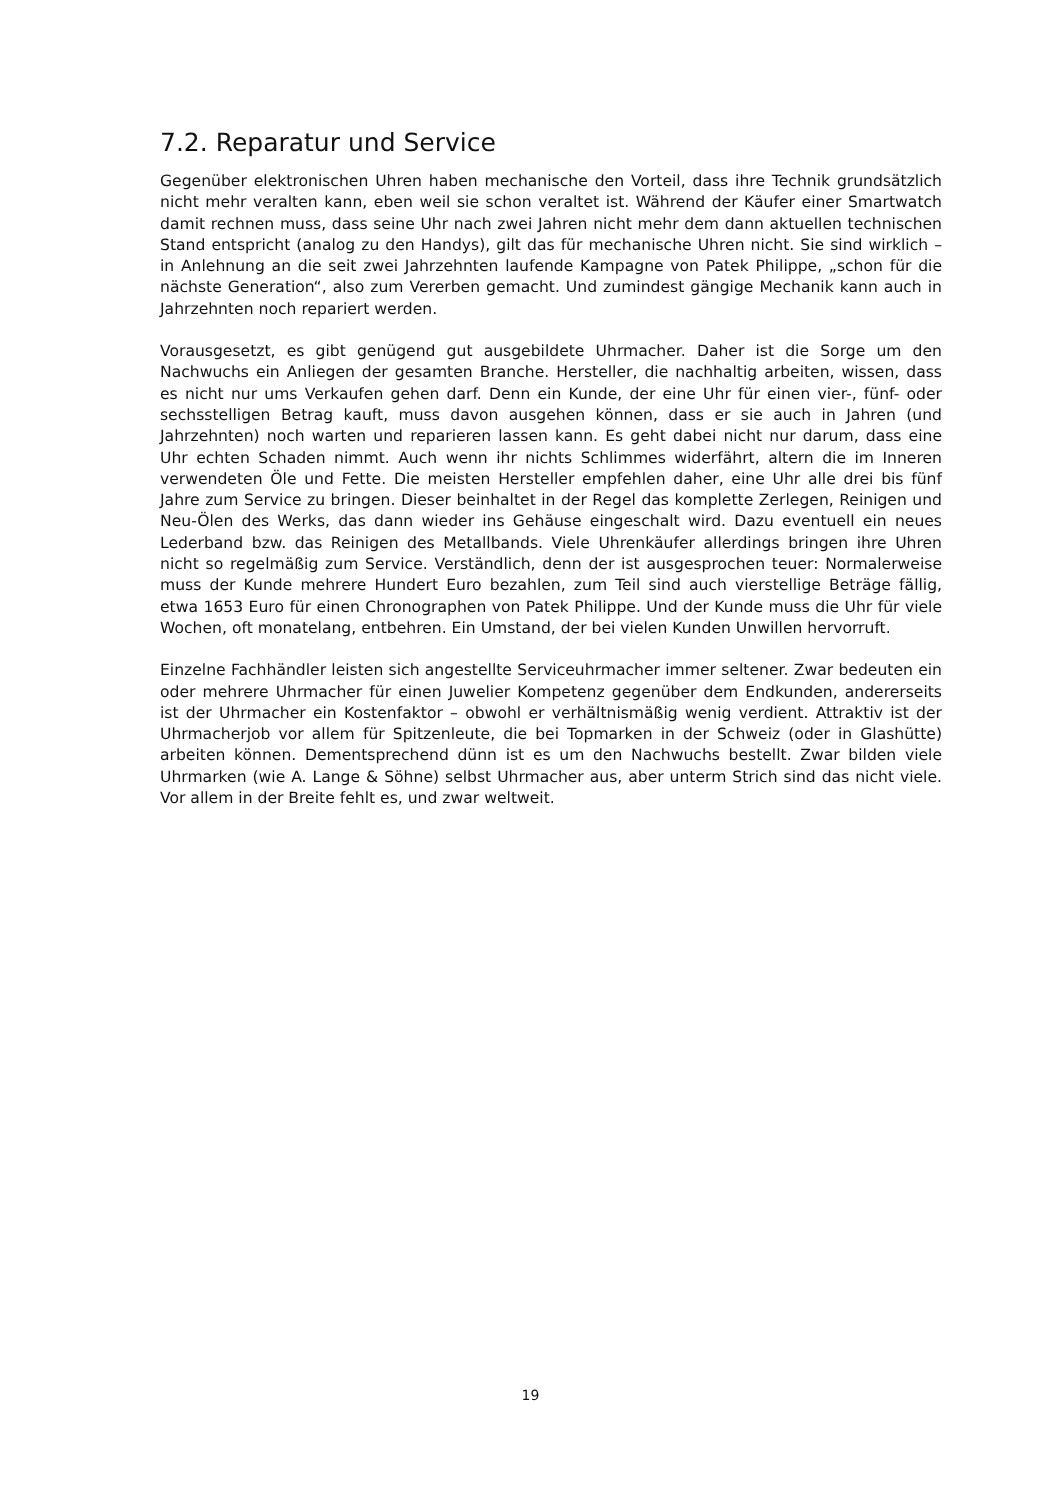7.2. Reparatur und Service
Gegenüber elektronischen Uhren haben mechanische den Vorteil, dass ihre Technik grundsätzlich nicht mehr veralten kann, eben weil sie schon veraltet ist. Während der Käufer einer Smartwatch damit rechnen muss, dass seine Uhr nach zwei Jahren nicht mehr dem dann aktuellen technischen Stand entspricht (analog zu den Handys), gilt das für mechanische Uhren nicht. Sie sind wirklich – in Anlehnung an die seit zwei Jahrzehnten laufende Kampagne von Patek Philippe, „schon für die nächste Generation“, also zum Vererben gemacht. Und zumindest gängige Mechanik kann auch in Jahrzehnten noch repariert werden.
Vorausgesetzt, es gibt genügend gut ausgebildete Uhrmacher. Daher ist die Sorge um den Nachwuchs ein Anliegen der gesamten Branche. Hersteller, die nachhaltig arbeiten, wissen, dass es nicht nur ums Verkaufen gehen darf. Denn ein Kunde, der eine Uhr für einen vier-, fünf- oder sechsstelligen Betrag kauft, muss davon ausgehen können, dass er sie auch in Jahren (und Jahrzehnten) noch warten und reparieren lassen kann. Es geht dabei nicht nur darum, dass eine Uhr echten Schaden nimmt. Auch wenn ihr nichts Schlimmes widerfährt, altern die im Inneren verwendeten Öle und Fette. Die meisten Hersteller empfehlen daher, eine Uhr alle drei bis fünf Jahre zum Service zu bringen. Dieser beinhaltet in der Regel das komplette Zerlegen, Reinigen und Neu-Ölen des Werks, das dann wieder ins Gehäuse eingeschalt wird. Dazu eventuell ein neues Lederband bzw. das Reinigen des Metallbands. Viele Uhrenkäufer allerdings bringen ihre Uhren nicht so regelmäßig zum Service. Verständlich, denn der ist ausgesprochen teuer: Normalerweise muss der Kunde mehrere Hundert Euro bezahlen, zum Teil sind auch vierstellige Beträge fällig, etwa 1653 Euro für einen Chronographen von Patek Philippe. Und der Kunde muss die Uhr für viele Wochen, oft monatelang, entbehren. Ein Umstand, der bei vielen Kunden Unwillen hervorruft.
Einzelne Fachhändler leisten sich angestellte Serviceuhrmacher immer seltener. Zwar bedeuten ein oder mehrere Uhrmacher für einen Juwelier Kompetenz gegenüber dem Endkunden, andererseits ist der Uhrmacher ein Kostenfaktor – obwohl er verhältnismäßig wenig verdient. Attraktiv ist der Uhrmacherjob vor allem für Spitzenleute, die bei Topmarken in der Schweiz (oder in Glashütte) arbeiten können. Dementsprechend dünn ist es um den Nachwuchs bestellt. Zwar bilden viele Uhrmarken (wie A. Lange & Söhne) selbst Uhrmacher aus, aber unterm Strich sind das nicht viele. Vor allem in der Breite fehlt es, und zwar weltweit.
19